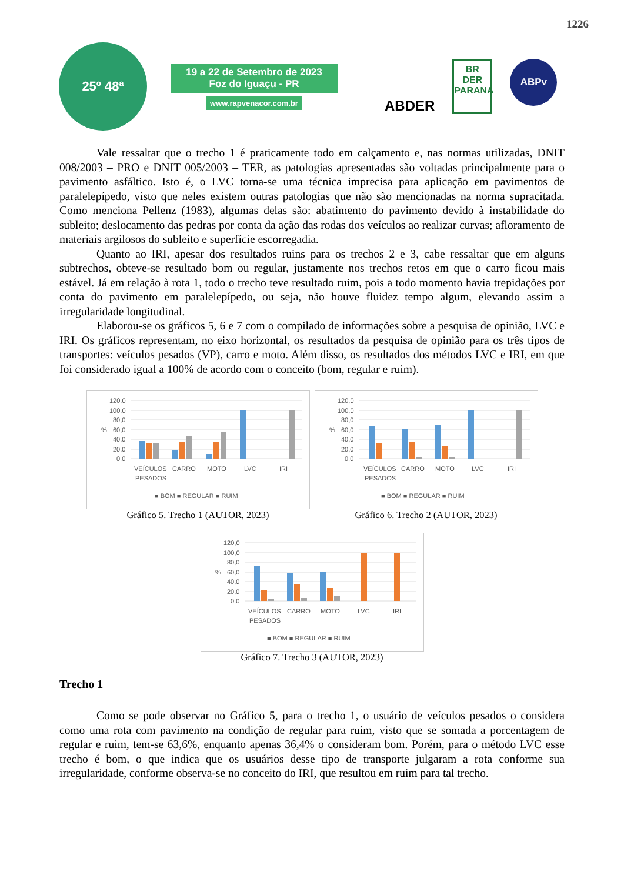1226
25º 48ª
19 a 22 de Setembro de 2023
Foz do Iguaçu - PR
www.rapvenacor.com.br
ABDER
BR
DER
PARANÁ
ABPv
Vale ressaltar que o trecho 1 é praticamente todo em calçamento e, nas normas utilizadas, DNIT 008/2003 – PRO e DNIT 005/2003 – TER, as patologias apresentadas são voltadas principalmente para o pavimento asfáltico. Isto é, o LVC torna-se uma técnica imprecisa para aplicação em pavimentos de paralelepípedo, visto que neles existem outras patologias que não são mencionadas na norma supracitada. Como menciona Pellenz (1983), algumas delas são: abatimento do pavimento devido à instabilidade do subleito; deslocamento das pedras por conta da ação das rodas dos veículos ao realizar curvas; afloramento de materiais argilosos do subleito e superfície escorregadia.
Quanto ao IRI, apesar dos resultados ruins para os trechos 2 e 3, cabe ressaltar que em alguns subtrechos, obteve-se resultado bom ou regular, justamente nos trechos retos em que o carro ficou mais estável. Já em relação à rota 1, todo o trecho teve resultado ruim, pois a todo momento havia trepidações por conta do pavimento em paralelepípedo, ou seja, não houve fluidez tempo algum, elevando assim a irregularidade longitudinal.
Elaborou-se os gráficos 5, 6 e 7 com o compilado de informações sobre a pesquisa de opinião, LVC e IRI. Os gráficos representam, no eixo horizontal, os resultados da pesquisa de opinião para os três tipos de transportes: veículos pesados (VP), carro e moto. Além disso, os resultados dos métodos LVC e IRI, em que foi considerado igual a 100% de acordo com o conceito (bom, regular e ruim).
120,0
100,0
80,0
60,0
40,0
20,0
0,0
%
VEÍCULOS
PESADOS
CARRO
MOTO
LVC
IRI
■ BOM ■ REGULAR ■ RUIM
Gráfico 5. Trecho 1 (AUTOR, 2023)
120,0
100,0
80,0
60,0
40,0
20,0
0,0
%
VEÍCULOS
PESADOS
CARRO
MOTO
LVC
IRI
■ BOM ■ REGULAR ■ RUIM
Gráfico 6. Trecho 2 (AUTOR, 2023)
120,0
100,0
80,0
60,0
40,0
20,0
0,0
%
VEÍCULOS
PESADOS
CARRO
MOTO
LVC
IRI
■ BOM ■ REGULAR ■ RUIM
Gráfico 7. Trecho 3 (AUTOR, 2023)
Trecho 1
Como se pode observar no Gráfico 5, para o trecho 1, o usuário de veículos pesados o considera como uma rota com pavimento na condição de regular para ruim, visto que se somada a porcentagem de regular e ruim, tem-se 63,6%, enquanto apenas 36,4% o consideram bom. Porém, para o método LVC esse trecho é bom, o que indica que os usuários desse tipo de transporte julgaram a rota conforme sua irregularidade, conforme observa-se no conceito do IRI, que resultou em ruim para tal trecho.